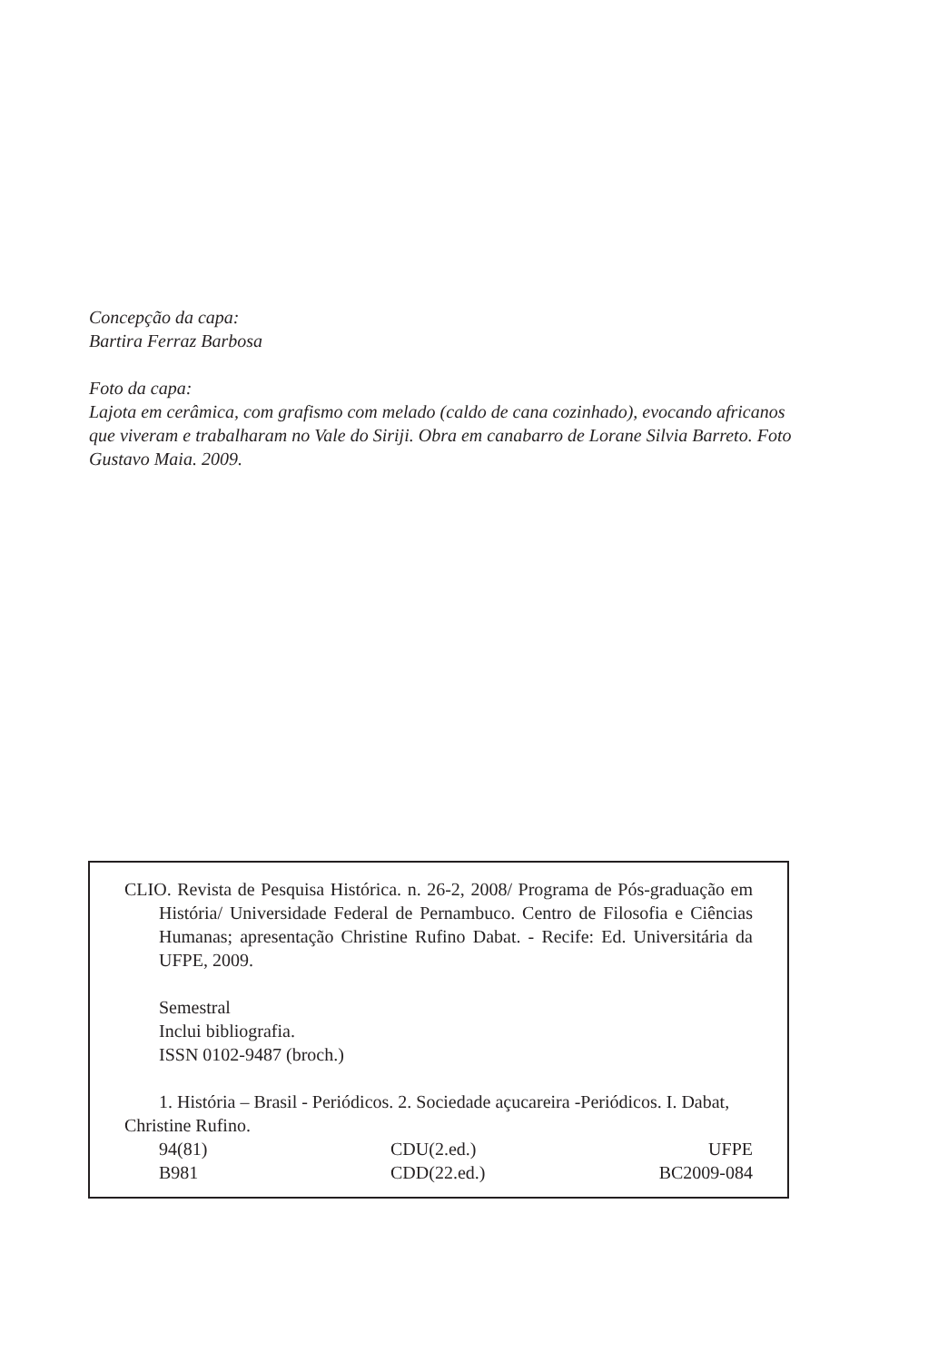Concepção da capa:
Bartira Ferraz Barbosa
Foto da capa:
Lajota em cerâmica, com grafismo com melado (caldo de cana cozinhado), evocando africanos que viveram e trabalharam no Vale do Siriji. Obra em canabarro de Lorane Silvia Barreto. Foto Gustavo Maia. 2009.
CLIO. Revista de Pesquisa Histórica. n. 26-2, 2008/ Programa de Pós-graduação em História/ Universidade Federal de Pernambuco. Centro de Filosofia e Ciências Humanas; apresentação Christine Rufino Dabat. - Recife: Ed. Universitária da UFPE, 2009.
Semestral
Inclui bibliografia.
ISSN 0102-9487 (broch.)
1. História – Brasil - Periódicos. 2. Sociedade açucareira -Periódicos. I. Dabat, Christine Rufino.
94(81) CDU(2.ed.) UFPE
B981 CDD(22.ed.) BC2009-084